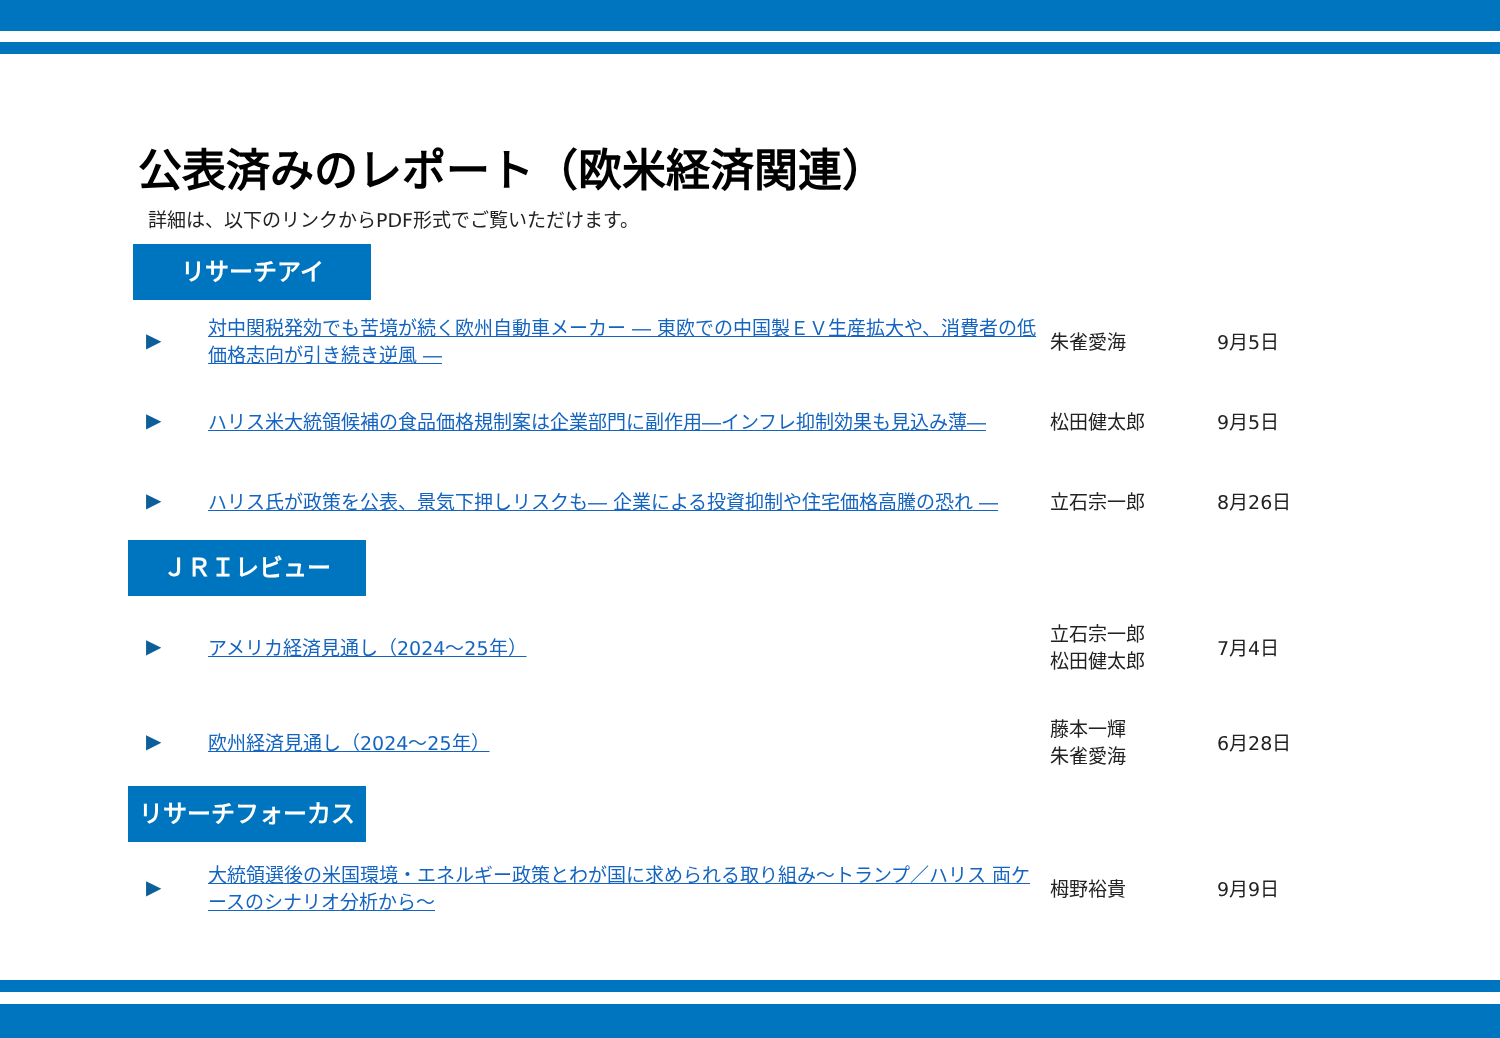公表済みのレポート（欧米経済関連）
詳細は、以下のリンクからPDF形式でご覧いただけます。
リサーチアイ
| ▶ | 対中関税発効でも苦境が続く欧州自動車メーカー ― 東欧での中国製ＥＶ生産拡大や、消費者の低価格志向が引き続き逆風 ― | 朱雀愛海 | 9月5日 |
| ▶ | ハリス米大統領候補の食品価格規制案は企業部門に副作用―インフレ抑制効果も見込み薄― | 松田健太郎 | 9月5日 |
| ▶ | ハリス氏が政策を公表、景気下押しリスクも― 企業による投資抑制や住宅価格高騰の恐れ ― | 立石宗一郎 | 8月26日 |
ＪＲＩレビュー
| ▶ | アメリカ経済見通し（2024～25年） | 立石宗一郎 松田健太郎 | 7月4日 |
| ▶ | 欧州経済見通し（2024～25年） | 藤本一輝 朱雀愛海 | 6月28日 |
リサーチフォーカス
| ▶ | 大統領選後の米国環境・エネルギー政策とわが国に求められる取り組み～トランプ／ハリス 両ケースのシナリオ分析から～ | 栂野裕貴 | 9月9日 |